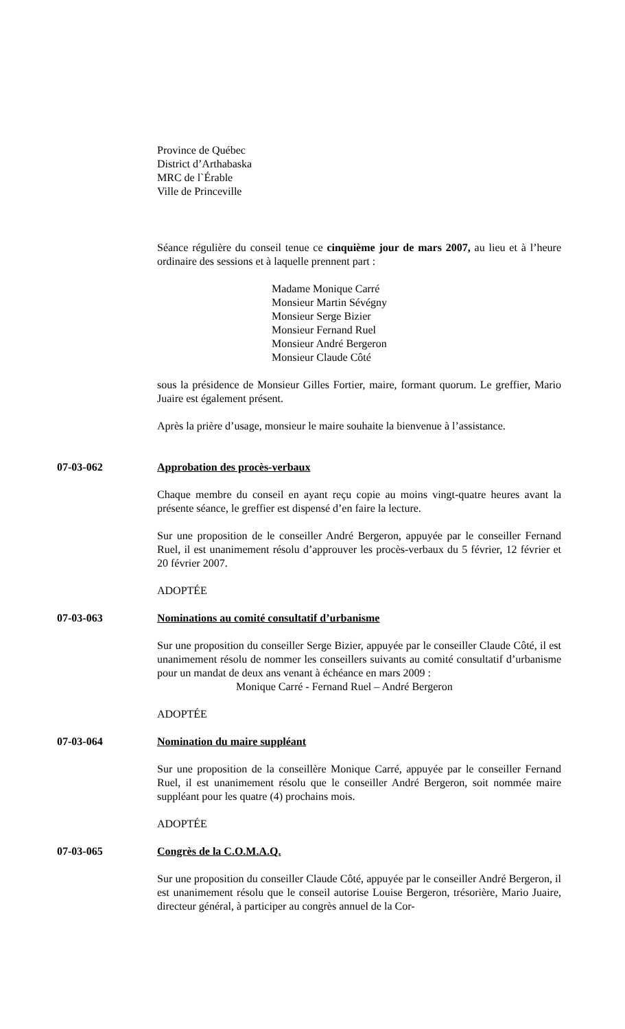Province de Québec
District d’Arthabaska
MRC de l`Érable
Ville de Princeville
Séance régulière du conseil tenue ce cinquième jour de mars 2007, au lieu et à l’heure ordinaire des sessions et à laquelle prennent part :
Madame Monique Carré
Monsieur Martin Sévégny
Monsieur Serge Bizier
Monsieur Fernand Ruel
Monsieur André Bergeron
Monsieur Claude Côté
sous la présidence de Monsieur Gilles Fortier, maire, formant quorum. Le greffier, Mario Juaire est également présent.
Après la prière d’usage, monsieur le maire souhaite la bienvenue à l’assistance.
07-03-062 Approbation des procès-verbaux
Chaque membre du conseil en ayant reçu copie au moins vingt-quatre heures avant la présente séance, le greffier est dispensé d’en faire la lecture.
Sur une proposition de le conseiller André Bergeron, appuyée par le conseiller Fernand Ruel, il est unanimement résolu d’approuver les procès-verbaux du 5 février, 12 février et 20 février 2007.
ADOPTÉE
07-03-063 Nominations au comité consultatif d’urbanisme
Sur une proposition du conseiller Serge Bizier, appuyée par le conseiller Claude Côté, il est unanimement résolu de nommer les conseillers suivants au comité consultatif d’urbanisme pour un mandat de deux ans venant à échéance en mars 2009 :
Monique Carré - Fernand Ruel – André Bergeron
ADOPTÉE
07-03-064 Nomination du maire suppléant
Sur une proposition de la conseillère Monique Carré, appuyée par le conseiller Fernand Ruel, il est unanimement résolu que le conseiller André Bergeron, soit nommée maire suppléant pour les quatre (4) prochains mois.
ADOPTÉE
07-03-065 Congrès de la C.O.M.A.Q.
Sur une proposition du conseiller Claude Côté, appuyée par le conseiller André Bergeron, il est unanimement résolu que le conseil autorise Louise Bergeron, trésorière, Mario Juaire, directeur général, à participer au congrès annuel de la Cor-